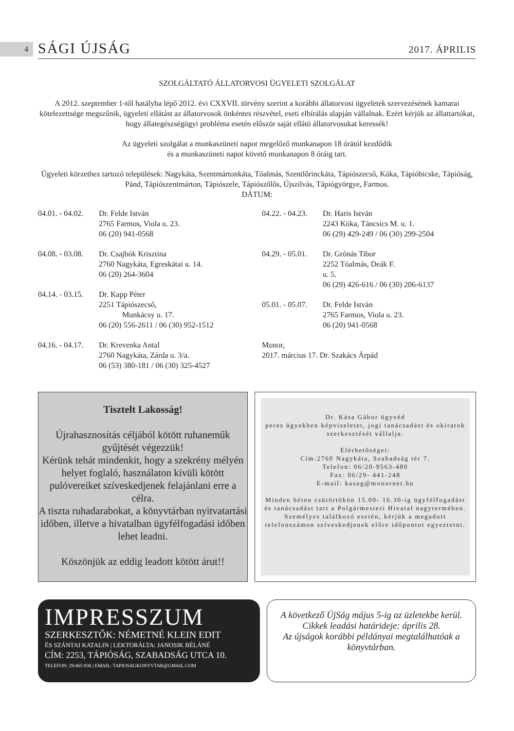4 SÁGI ÚJSÁG 2017. ÁPRILIS
SZOLGÁLTATÓ ÁLLATORVOSI ÜGYELETI SZOLGÁLAT
A 2012. szeptember 1-től hatályba lépő 2012. évi CXXVII. törvény szerint a korábbi állatorvosi ügyeletek szervezésének kamarai kötelezettsége megszűnik, ügyeleti ellátást az állatorvosok önkéntes részvétel, eseti elbírálás alapján vállalnak. Ezért kérjük az állattartókat, hogy állategészségügyi probléma esetén először saját ellátó állatorvosukat keressék!
Az ügyeleti szolgálat a munkaszüneti napot megelőző munkanapon 18 órától kezdődik
és a munkaszüneti napot követő munkanapon 8 óráig tart.
Ügyeleti körzethez tartozó települések: Nagykáta, Szentmártonkáta, Tóalmás, Szentlőrinckáta, Tápiószecső, Kóka, Tápióbicske, Tápióság, Pánd, Tápiószentmárton, Tápiószele, Tápiószőlős, Újszilvás, Tápiógyörgye, Farmos.
DÁTUM:
04.01. - 04.02. Dr. Felde István
2765 Farmos, Viola u. 23.
06 (20) 941-0568
04.08. - 03.08. Dr. Csajbók Krisztina
2760 Nagykáta, Egreskátai u. 14.
06 (20) 264-3604
04.14. - 03.15. Dr. Kapp Péter
2251 Tápiószecső,
Munkácsy u. 17.
06 (20) 556-2611 / 06 (30) 952-1512
04.16. - 04.17. Dr. Krevenka Antal
2760 Nagykáta, Zárda u. 3/a.
06 (53) 380-181 / 06 (30) 325-4527
04.22. - 04.23. Dr. Haris István
2243 Kóka, Táncsics M. u. 1.
06 (29) 429-249 / 06 (30) 299-2504
04.29. - 05.01. Dr. Grónás Tibor
2252 Tóalmás, Deák F.
u. 5.
06 (29) 426-616 / 06 (30) 206-6137
05.01. - 05.07. Dr. Felde István
2765 Farmos, Viola u. 23.
06 (20) 941-0568
Monor,
2017. március 17. Dr. Szakács Árpád
Tisztelt Lakosság!
Újrahasznosítás céljából kötött ruhaneműk gyűjtését végezzük!
Kérünk tehát mindenkit, hogy a szekrény mélyén helyet foglaló, használaton kívüli kötött pulóvereiket szíveskedjenek felajánlani erre a célra.
A tiszta ruhadarabokat, a könyvtárban nyitvatartási időben, illetve a hivatalban ügyfélfogadási időben lehet leadni.
Köszönjük az eddig leadott kötött árut!!
Dr. Kása Gábor ügyvéd
peres ügyekben képviseletet, jogi tanácsadást és okiratok szerkesztését vállalja.
Elérhetőségei:
Cím:2760 Nagykáta, Szabadság tér 7.
Telefon: 06/20-9563-480
Fax: 06/29- 441-248
E-mail: kasag@monornet.hu
Minden héten csütörtökön 15.00- 16.30-ig ügyfélfogadást és tanácsadást tart a Polgármesteri Hivatal nagytermében. Személyes találkozó esetén, kérjük a megadott telefonszámon szíveskedjenek előre időpontot egyeztetni.
IMPRESSZUM
SZERKESZTŐK: NÉMETNÉ KLEIN EDIT
ÉS SZÁNTAI KATALIN | LEKTORÁLTA: JANOSIK BÉLÁNÉ
CÍM: 2253, TÁPIÓSÁG, SZABADSÁG UTCA 10.
TELEFON: 29/465-936 | EMAIL: TAPIOSAGKONYVTAR@GMAIL.COM
A következő ÚjSág május 5-ig az üzletekbe kerül.
Cikkek leadási határideje: április 28.
Az újságok korábbi példányai megtalálhatóak a könyvtárban.